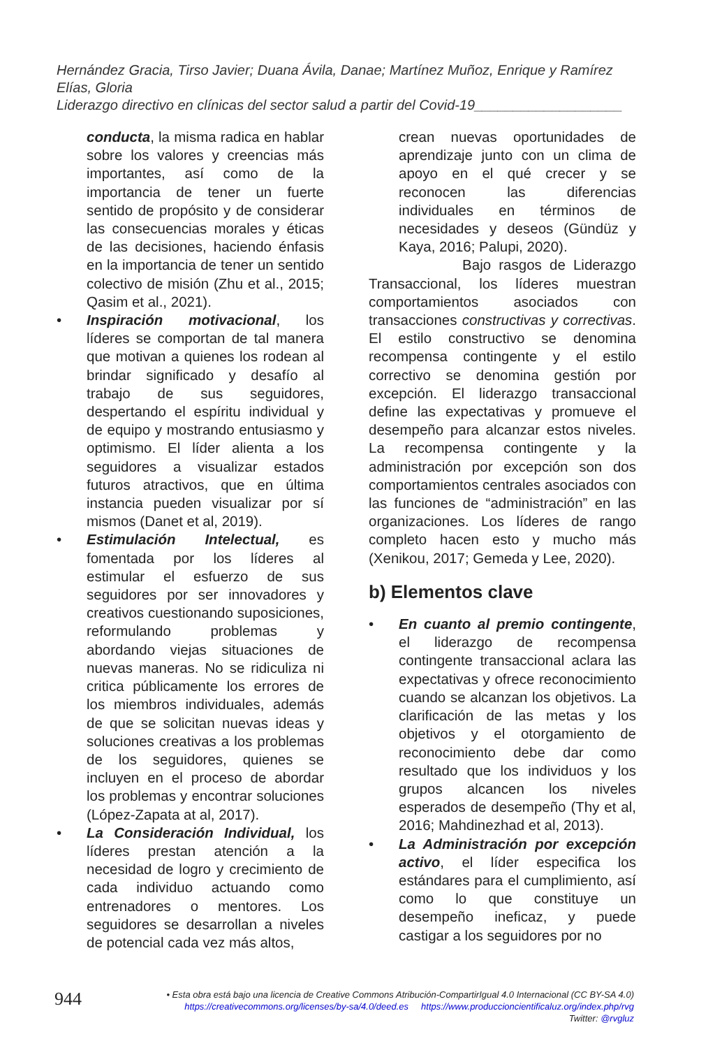Hernández Gracia, Tirso Javier; Duana Ávila, Danae; Martínez Muñoz, Enrique y Ramírez Elías, Gloria
Liderazgo directivo en clínicas del sector salud a partir del Covid-19___________________
conducta, la misma radica en hablar sobre los valores y creencias más importantes, así como de la importancia de tener un fuerte sentido de propósito y de considerar las consecuencias morales y éticas de las decisiones, haciendo énfasis en la importancia de tener un sentido colectivo de misión (Zhu et al., 2015; Qasim et al., 2021).
• Inspiración motivacional, los líderes se comportan de tal manera que motivan a quienes los rodean al brindar significado y desafío al trabajo de sus seguidores, despertando el espíritu individual y de equipo y mostrando entusiasmo y optimismo. El líder alienta a los seguidores a visualizar estados futuros atractivos, que en última instancia pueden visualizar por sí mismos (Danet et al, 2019).
• Estimulación Intelectual, es fomentada por los líderes al estimular el esfuerzo de sus seguidores por ser innovadores y creativos cuestionando suposiciones, reformulando problemas y abordando viejas situaciones de nuevas maneras. No se ridiculiza ni critica públicamente los errores de los miembros individuales, además de que se solicitan nuevas ideas y soluciones creativas a los problemas de los seguidores, quienes se incluyen en el proceso de abordar los problemas y encontrar soluciones (López-Zapata at al, 2017).
• La Consideración Individual, los líderes prestan atención a la necesidad de logro y crecimiento de cada individuo actuando como entrenadores o mentores. Los seguidores se desarrollan a niveles de potencial cada vez más altos,
crean nuevas oportunidades de aprendizaje junto con un clima de apoyo en el qué crecer y se reconocen las diferencias individuales en términos de necesidades y deseos (Gündüz y Kaya, 2016; Palupi, 2020).
Bajo rasgos de Liderazgo Transaccional, los líderes muestran comportamientos asociados con transacciones constructivas y correctivas. El estilo constructivo se denomina recompensa contingente y el estilo correctivo se denomina gestión por excepción. El liderazgo transaccional define las expectativas y promueve el desempeño para alcanzar estos niveles. La recompensa contingente y la administración por excepción son dos comportamientos centrales asociados con las funciones de “administración” en las organizaciones. Los líderes de rango completo hacen esto y mucho más (Xenikou, 2017; Gemeda y Lee, 2020).
b) Elementos clave
• En cuanto al premio contingente, el liderazgo de recompensa contingente transaccional aclara las expectativas y ofrece reconocimiento cuando se alcanzan los objetivos. La clarificación de las metas y los objetivos y el otorgamiento de reconocimiento debe dar como resultado que los individuos y los grupos alcancen los niveles esperados de desempeño (Thy et al, 2016; Mahdinezhad et al, 2013).
• La Administración por excepción activo, el líder especifica los estándares para el cumplimiento, así como lo que constituye un desempeño ineficaz, y puede castigar a los seguidores por no
944
• Esta obra está bajo una licencia de Creative Commons Atribución-CompartirIgual 4.0 Internacional (CC BY-SA 4.0)
https://creativecommons.org/licenses/by-sa/4.0/deed.es https://www.produccioncientificaluz.org/index.php/rvg
Twitter: @rvgluz